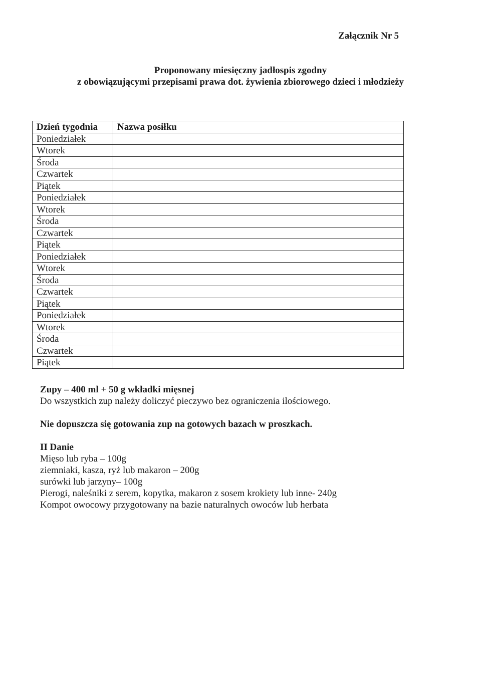Załącznik Nr 5
Proponowany miesięczny jadłospis zgodny
z obowiązującymi przepisami prawa dot. żywienia zbiorowego dzieci i młodzieży
| Dzień tygodnia | Nazwa posiłku |
| --- | --- |
| Poniedziałek | |
| Wtorek | |
| Środa | |
| Czwartek | |
| Piątek | |
| Poniedziałek | |
| Wtorek | |
| Środa | |
| Czwartek | |
| Piątek | |
| Poniedziałek | |
| Wtorek | |
| Środa | |
| Czwartek | |
| Piątek | |
| Poniedziałek | |
| Wtorek | |
| Środa | |
| Czwartek | |
| Piątek | |
Zupy – 400 ml + 50 g wkładki mięsnej
Do wszystkich zup należy doliczyć pieczywo bez ograniczenia ilościowego.
Nie dopuszcza się gotowania zup na gotowych bazach w proszkach.
II Danie
Mięso lub ryba – 100g
ziemniaki, kasza, ryż lub makaron – 200g
surówki lub jarzyny– 100g
Pierogi, naleśniki z serem, kopytka, makaron z sosem krokiety lub inne- 240g
Kompot owocowy przygotowany na bazie naturalnych owoców lub herbata